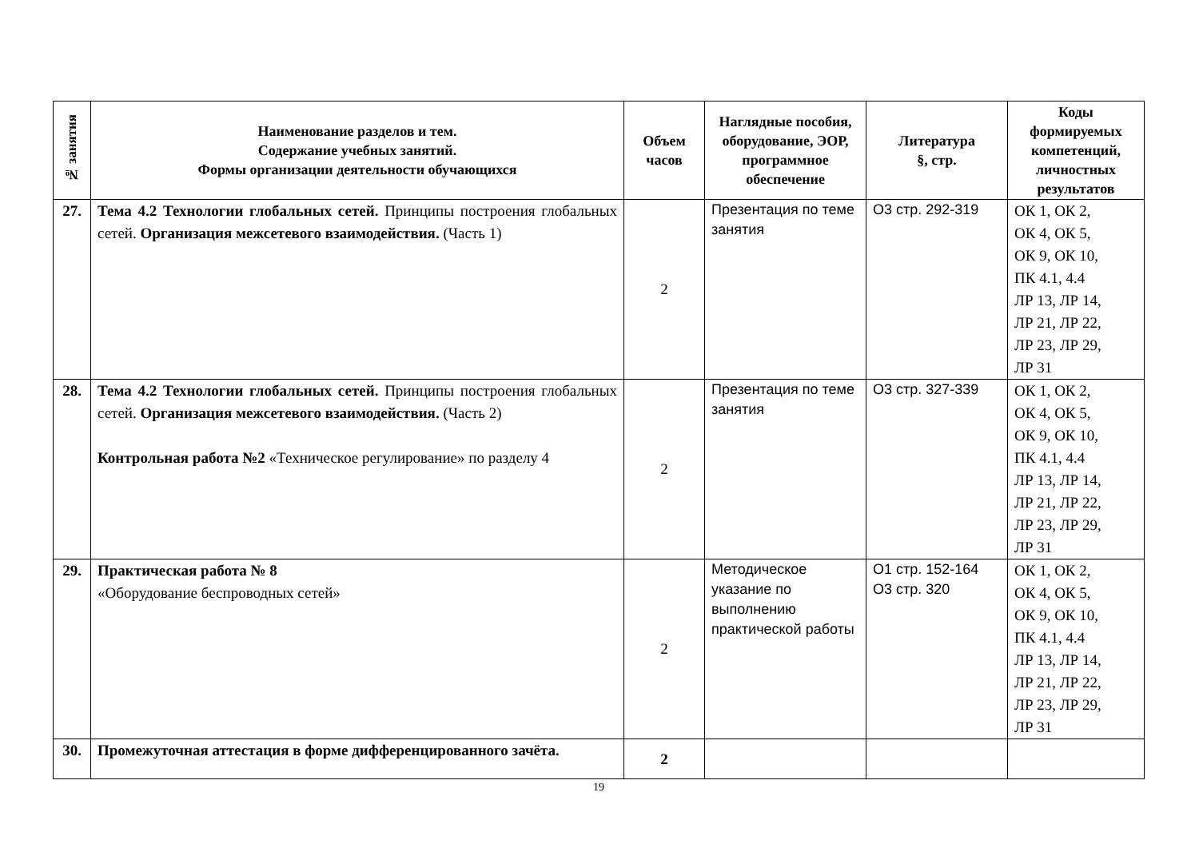| № занятия | Наименование разделов и тем. Содержание учебных занятий. Формы организации деятельности обучающихся | Объем часов | Наглядные пособия, оборудование, ЭОР, программное обеспечение | Литература §, стр. | Коды формируемых компетенций, личностных результатов |
| --- | --- | --- | --- | --- | --- |
| 27. | Тема 4.2 Технологии глобальных сетей. Принципы построения глобальных сетей. Организация межсетевого взаимодействия. (Часть 1) | 2 | Презентация по теме занятия | О3 стр. 292-319 | ОК 1, ОК 2, ОК 4, ОК 5, ОК 9, ОК 10, ПК 4.1, 4.4 ЛР 13, ЛР 14, ЛР 21, ЛР 22, ЛР 23, ЛР 29, ЛР 31 |
| 28. | Тема 4.2 Технологии глобальных сетей. Принципы построения глобальных сетей. Организация межсетевого взаимодействия. (Часть 2) Контрольная работа №2 «Техническое регулирование» по разделу 4 | 2 | Презентация по теме занятия | О3 стр. 327-339 | ОК 1, ОК 2, ОК 4, ОК 5, ОК 9, ОК 10, ПК 4.1, 4.4 ЛР 13, ЛР 14, ЛР 21, ЛР 22, ЛР 23, ЛР 29, ЛР 31 |
| 29. | Практическая работа № 8 «Оборудование беспроводных сетей» | 2 | Методическое указание по выполнению практической работы | О1 стр. 152-164 О3 стр. 320 | ОК 1, ОК 2, ОК 4, ОК 5, ОК 9, ОК 10, ПК 4.1, 4.4 ЛР 13, ЛР 14, ЛР 21, ЛР 22, ЛР 23, ЛР 29, ЛР 31 |
| 30. | Промежуточная аттестация в форме дифференцированного зачёта. | 2 | | | |
19